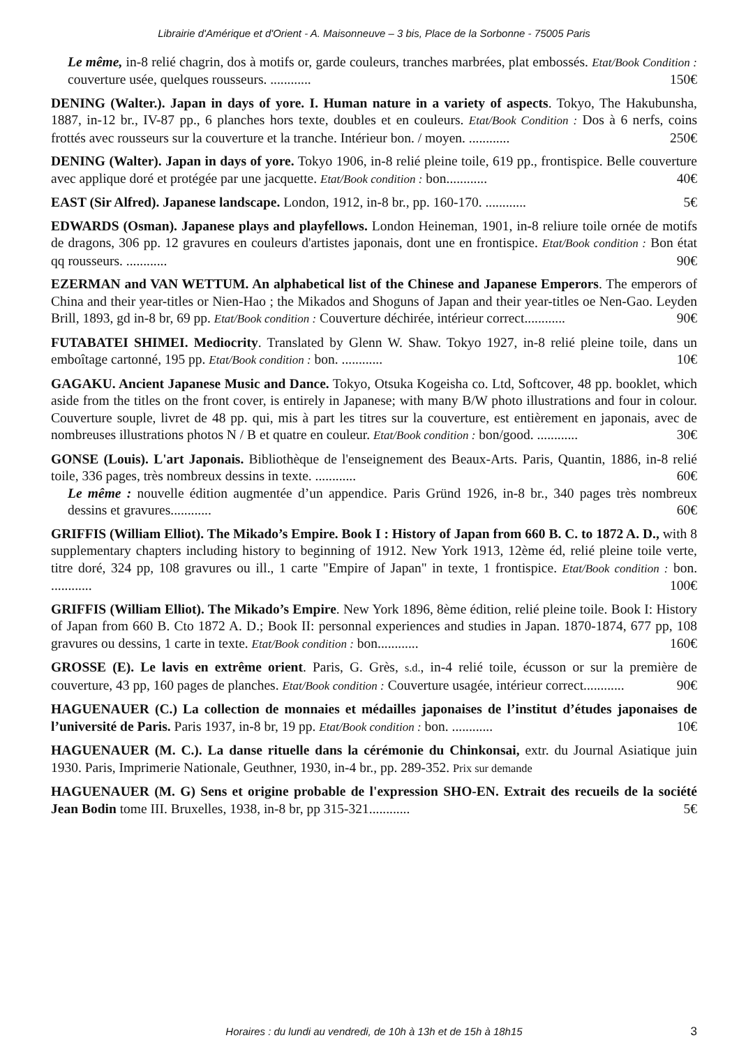Librairie d'Amérique et d'Orient - A. Maisonneuve – 3 bis, Place de la Sorbonne - 75005 Paris
Le même, in-8 relié chagrin, dos à motifs or, garde couleurs, tranches marbrées, plat embossés. Etat/Book Condition : couverture usée, quelques rousseurs. ............ 150€
DENING (Walter.). Japan in days of yore. I. Human nature in a variety of aspects. Tokyo, The Hakubunsha, 1887, in-12 br., IV-87 pp., 6 planches hors texte, doubles et en couleurs. Etat/Book Condition : Dos à 6 nerfs, coins frottés avec rousseurs sur la couverture et la tranche. Intérieur bon. / moyen. ............ 250€
DENING (Walter). Japan in days of yore. Tokyo 1906, in-8 relié pleine toile, 619 pp., frontispice. Belle couverture avec applique doré et protégée par une jacquette. Etat/Book condition : bon............ 40€
EAST (Sir Alfred). Japanese landscape. London, 1912, in-8 br., pp. 160-170. ............ 5€
EDWARDS (Osman). Japanese plays and playfellows. London Heineman, 1901, in-8 reliure toile ornée de motifs de dragons, 306 pp. 12 gravures en couleurs d'artistes japonais, dont une en frontispice. Etat/Book condition : Bon état qq rousseurs. ............ 90€
EZERMAN and VAN WETTUM. An alphabetical list of the Chinese and Japanese Emperors. The emperors of China and their year-titles or Nien-Hao ; the Mikados and Shoguns of Japan and their year-titles oe Nen-Gao. Leyden Brill, 1893, gd in-8 br, 69 pp. Etat/Book condition : Couverture déchirée, intérieur correct............ 90€
FUTABATEI SHIMEI. Mediocrity. Translated by Glenn W. Shaw. Tokyo 1927, in-8 relié pleine toile, dans un emboîtage cartonné, 195 pp. Etat/Book condition : bon. ............ 10€
GAGAKU. Ancient Japanese Music and Dance. Tokyo, Otsuka Kogeisha co. Ltd, Softcover, 48 pp. booklet, which aside from the titles on the front cover, is entirely in Japanese; with many B/W photo illustrations and four in colour. Couverture souple, livret de 48 pp. qui, mis à part les titres sur la couverture, est entièrement en japonais, avec de nombreuses illustrations photos N / B et quatre en couleur. Etat/Book condition : bon/good. ............ 30€
GONSE (Louis). L'art Japonais. Bibliothèque de l'enseignement des Beaux-Arts. Paris, Quantin, 1886, in-8 relié toile, 336 pages, très nombreux dessins in texte. ............ 60€
Le même : nouvelle édition augmentée d’un appendice. Paris Gründ 1926, in-8 br., 340 pages très nombreux dessins et gravures............ 60€
GRIFFIS (William Elliot). The Mikado’s Empire. Book I : History of Japan from 660 B. C. to 1872 A. D., with 8 supplementary chapters including history to beginning of 1912. New York 1913, 12ème éd, relié pleine toile verte, titre doré, 324 pp, 108 gravures ou ill., 1 carte "Empire of Japan" in texte, 1 frontispice. Etat/Book condition : bon. ............ 100€
GRIFFIS (William Elliot). The Mikado’s Empire. New York 1896, 8ème édition, relié pleine toile. Book I: History of Japan from 660 B. Cto 1872 A. D.; Book II: personnal experiences and studies in Japan. 1870-1874, 677 pp, 108 gravures ou dessins, 1 carte in texte. Etat/Book condition : bon............ 160€
GROSSE (E). Le lavis en extrême orient. Paris, G. Grès, s.d., in-4 relié toile, écusson or sur la première de couverture, 43 pp, 160 pages de planches. Etat/Book condition : Couverture usagée, intérieur correct............ 90€
HAGUENAUER (C.) La collection de monnaies et médailles japonaises de l’institut d’études japonaises de l’université de Paris. Paris 1937, in-8 br, 19 pp. Etat/Book condition : bon. ............ 10€
HAGUENAUER (M. C.). La danse rituelle dans la cérémonie du Chinkonsai, extr. du Journal Asiatique juin 1930. Paris, Imprimerie Nationale, Geuthner, 1930, in-4 br., pp. 289-352. Prix sur demande
HAGUENAUER (M. G) Sens et origine probable de l'expression SHO-EN. Extrait des recueils de la société Jean Bodin tome III. Bruxelles, 1938, in-8 br, pp 315-321............ 5€
Horaires : du lundi au vendredi, de 10h à 13h et de 15h à 18h15 3